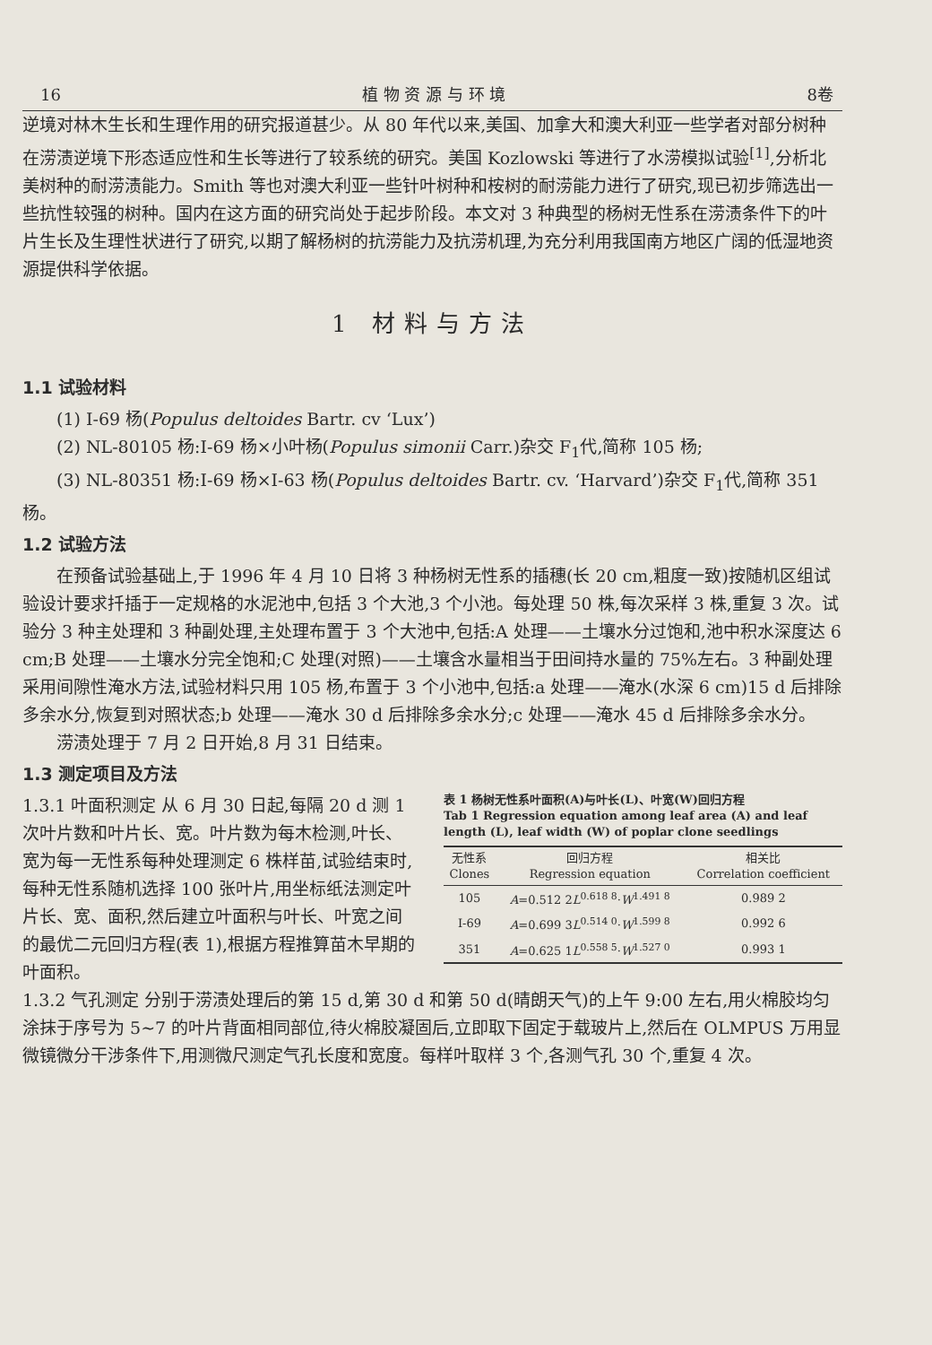16 植 物 资 源 与 环 境 8卷
逆境对林木生长和生理作用的研究报道甚少。从 80 年代以来,美国、加拿大和澳大利亚一些学者对部分树种在涝渍逆境下形态适应性和生长等进行了较系统的研究。美国 Kozlowski 等进行了水涝模拟试验<sup>[1]</sup>,分析北美树种的耐涝渍能力。Smith 等也对澳大利亚一些针叶树种和桉树的耐涝能力进行了研究,现已初步筛选出一些抗性较强的树种。国内在这方面的研究尚处于起步阶段。本文对 3 种典型的杨树无性系在涝渍条件下的叶片生长及生理性状进行了研究,以期了解杨树的抗涝能力及抗涝机理,为充分利用我国南方地区广阔的低湿地资源提供科学依据。
1 材料与方法
1.1 试验材料
(1) I-69 杨(Populus deltoides Bartr. cv ‘Lux’)
(2) NL-80105 杨:I-69 杨×小叶杨(Populus simonii Carr.)杂交 F<sub>1</sub>代,简称 105 杨;
(3) NL-80351 杨:I-69 杨×I-63 杨(Populus deltoides Bartr. cv. ‘Harvard’)杂交 F<sub>1</sub>代,简称 351 杨。
1.2 试验方法
在预备试验基础上,于 1996 年 4 月 10 日将 3 种杨树无性系的插穗(长 20 cm,粗度一致)按随机区组试验设计要求扦插于一定规格的水泥池中,包括 3 个大池,3 个小池。每处理 50 株,每次采样 3 株,重复 3 次。试验分 3 种主处理和 3 种副处理,主处理布置于 3 个大池中,包括:A 处理——土壤水分过饱和,池中积水深度达 6 cm;B 处理——土壤水分完全饱和;C 处理(对照)——土壤含水量相当于田间持水量的 75%左右。3 种副处理采用间隙性淹水方法,试验材料只用 105 杨,布置于 3 个小池中,包括:a 处理——淹水(水深 6 cm)15 d 后排除多余水分,恢复到对照状态;b 处理——淹水 30 d 后排除多余水分;c 处理——淹水 45 d 后排除多余水分。
涝渍处理于 7 月 2 日开始,8 月 31 日结束。
1.3 测定项目及方法
1.3.1 叶面积测定 从 6 月 30 日起,每隔 20 d 测 1 次叶片数和叶片长、宽。叶片数为每木检测,叶长、宽为每一无性系每种处理测定 6 株样苗,试验结束时,每种无性系随机选择 100 张叶片,用坐标纸法测定叶片长、宽、面积,然后建立叶面积与叶长、叶宽之间的最优二元回归方程(表 1),根据方程推算苗木早期的叶面积。
表 1 杨树无性系叶面积(A)与叶长(L)、叶宽(W)回归方程
Tab 1 Regression equation among leaf area (A) and leaf length (L), leaf width (W) of poplar clone seedlings
| 无性系 Clones | 回归方程 Regression equation | 相关比 Correlation coefficient |
| --- | --- | --- |
| 105 | A =0.512 2 L<sup>0.618 8</sup>· W<sup>1.491 8</sup> | 0.989 2 |
| I-69 | A =0.699 3 L<sup>0.514 0</sup>· W<sup>1.599 8</sup> | 0.992 6 |
| 351 | A =0.625 1 L<sup>0.558 5</sup>· W<sup>1.527 0</sup> | 0.993 1 |
1.3.2 气孔测定 分别于涝渍处理后的第 15 d,第 30 d 和第 50 d(晴朗天气)的上午 9:00 左右,用火棉胶均匀涂抹于序号为 5~7 的叶片背面相同部位,待火棉胶凝固后,立即取下固定于载玻片上,然后在 OLMPUS 万用显微镜微分干涉条件下,用测微尺测定气孔长度和宽度。每样叶取样 3 个,各测气孔 30 个,重复 4 次。